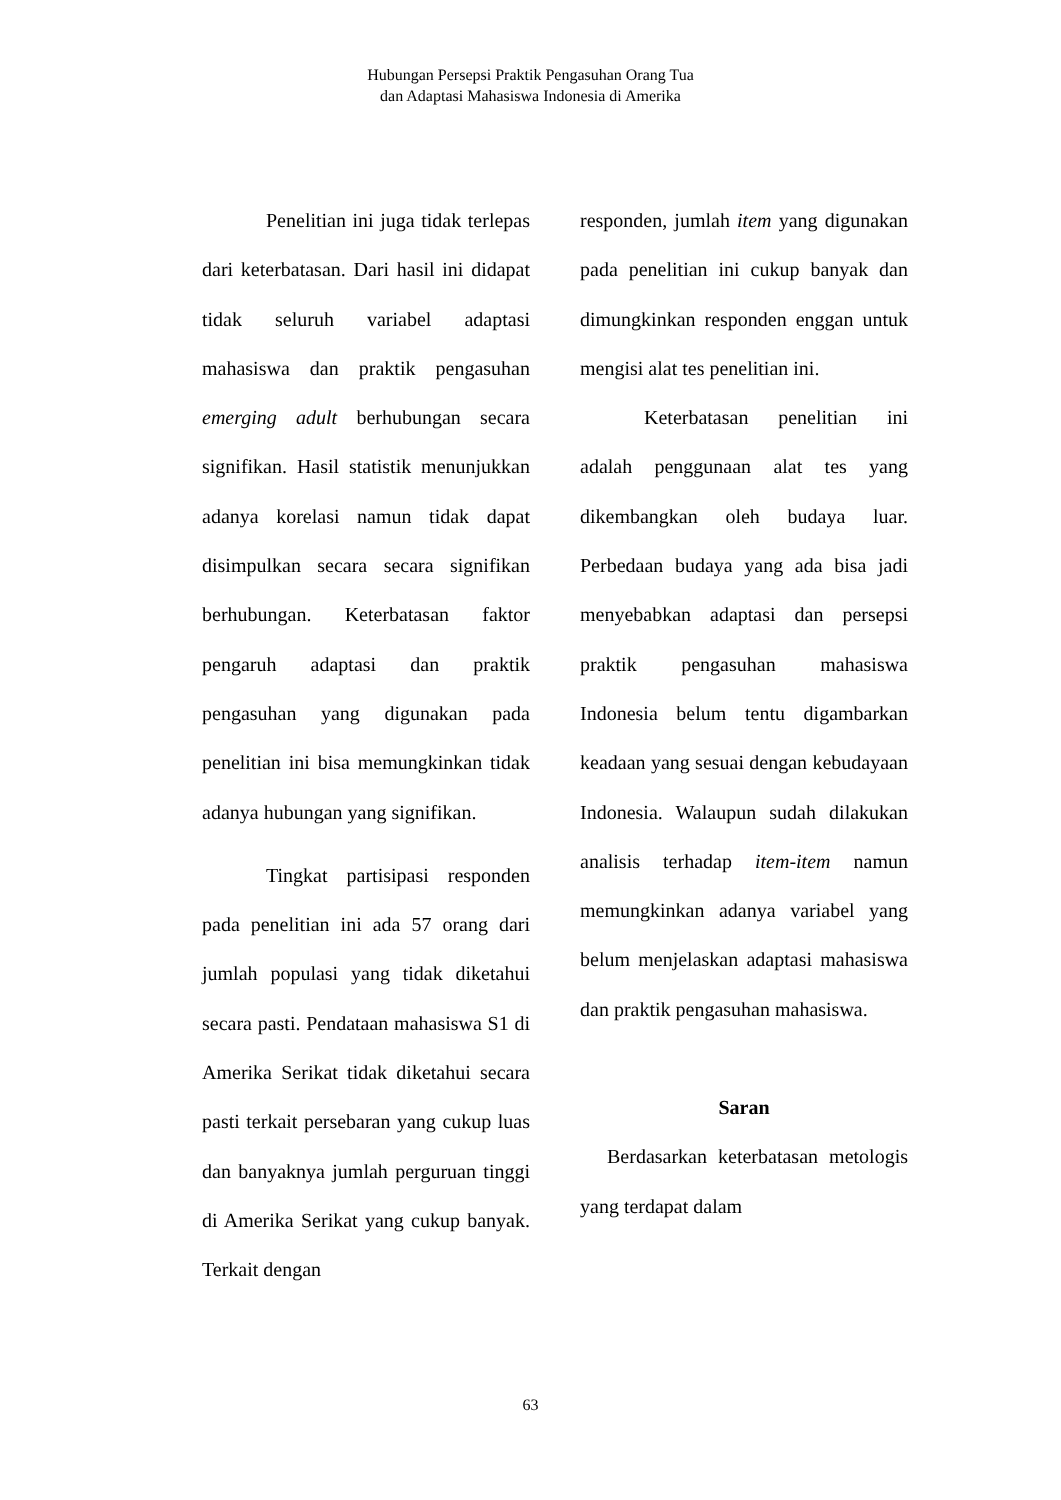Hubungan Persepsi Praktik Pengasuhan Orang Tua
dan Adaptasi Mahasiswa Indonesia di Amerika
Penelitian ini juga tidak terlepas dari keterbatasan. Dari hasil ini didapat tidak seluruh variabel adaptasi mahasiswa dan praktik pengasuhan emerging adult berhubungan secara signifikan. Hasil statistik menunjukkan adanya korelasi namun tidak dapat disimpulkan secara secara signifikan berhubungan. Keterbatasan faktor pengaruh adaptasi dan praktik pengasuhan yang digunakan pada penelitian ini bisa memungkinkan tidak adanya hubungan yang signifikan.
Tingkat partisipasi responden pada penelitian ini ada 57 orang dari jumlah populasi yang tidak diketahui secara pasti. Pendataan mahasiswa S1 di Amerika Serikat tidak diketahui secara pasti terkait persebaran yang cukup luas dan banyaknya jumlah perguruan tinggi di Amerika Serikat yang cukup banyak. Terkait dengan
responden, jumlah item yang digunakan pada penelitian ini cukup banyak dan dimungkinkan responden enggan untuk mengisi alat tes penelitian ini.
Keterbatasan penelitian ini adalah penggunaan alat tes yang dikembangkan oleh budaya luar. Perbedaan budaya yang ada bisa jadi menyebabkan adaptasi dan persepsi praktik pengasuhan mahasiswa Indonesia belum tentu digambarkan keadaan yang sesuai dengan kebudayaan Indonesia. Walaupun sudah dilakukan analisis terhadap item-item namun memungkinkan adanya variabel yang belum menjelaskan adaptasi mahasiswa dan praktik pengasuhan mahasiswa.
Saran
Berdasarkan keterbatasan metologis yang terdapat dalam
63